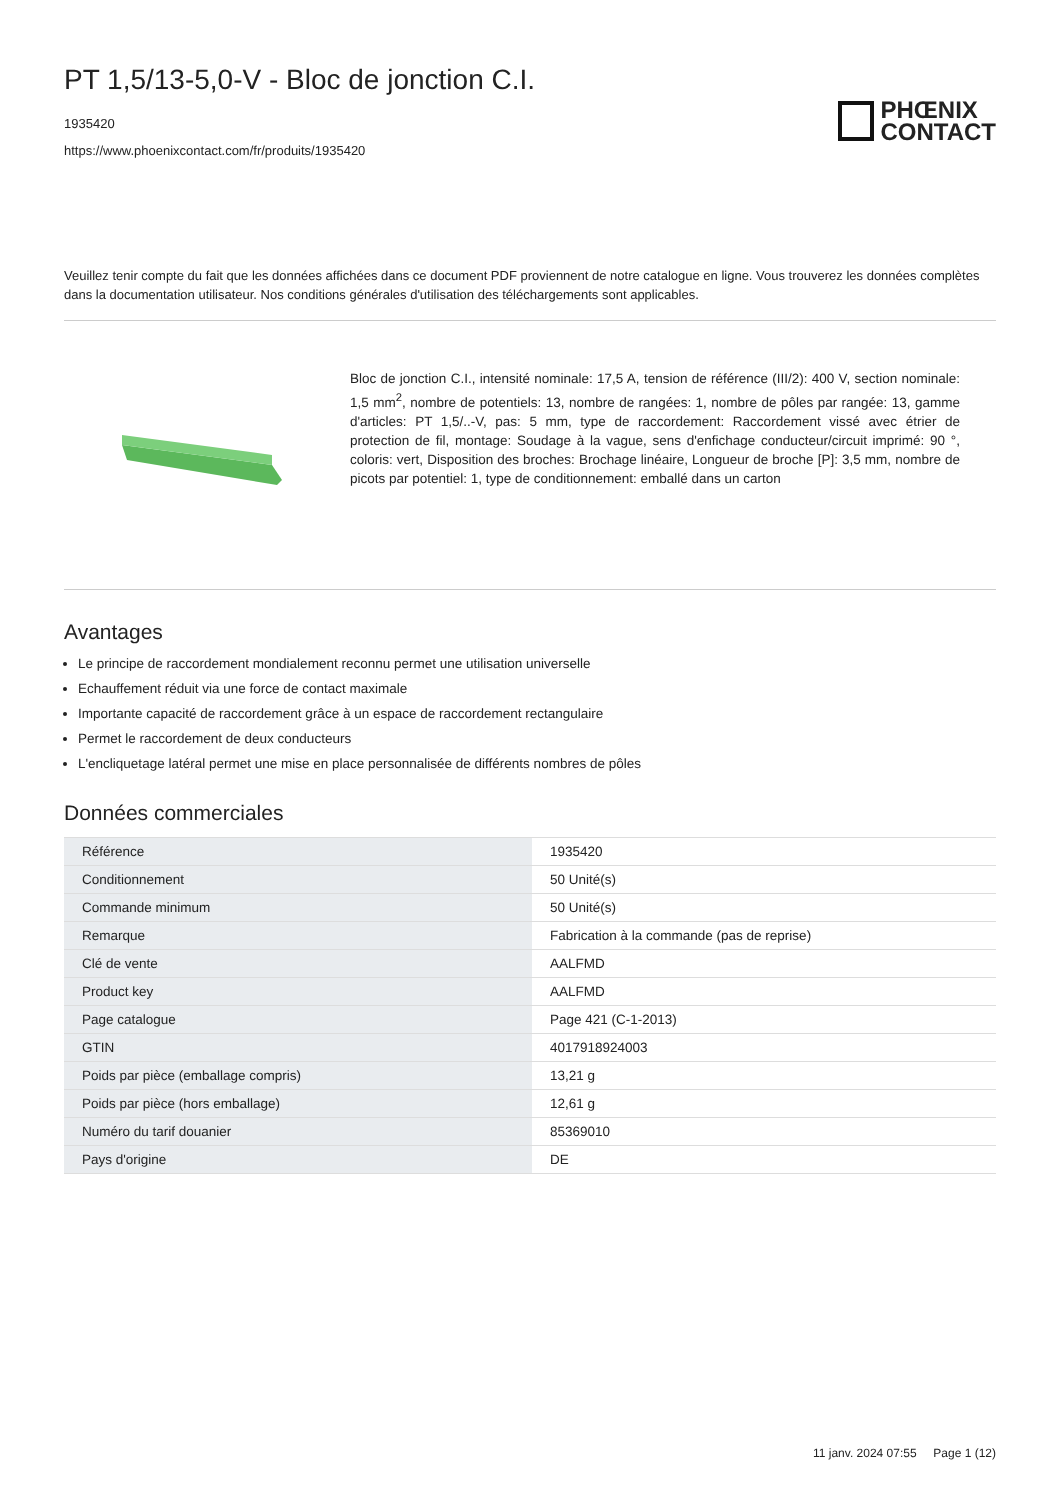PT 1,5/13-5,0-V - Bloc de jonction C.I.
1935420
https://www.phoenixcontact.com/fr/produits/1935420
PHŒNIX
CONTACT
Veuillez tenir compte du fait que les données affichées dans ce document PDF proviennent de notre catalogue en ligne. Vous trouverez les données complètes dans la documentation utilisateur. Nos conditions générales d'utilisation des téléchargements sont applicables.
Bloc de jonction C.I., intensité nominale: 17,5 A, tension de référence (III/2): 400 V, section nominale: 1,5 mm<sup>2</sup>, nombre de potentiels: 13, nombre de rangées: 1, nombre de pôles par rangée: 13, gamme d'articles: PT 1,5/..-V, pas: 5 mm, type de raccordement: Raccordement vissé avec étrier de protection de fil, montage: Soudage à la vague, sens d'enfichage conducteur/circuit imprimé: 90 °, coloris: vert, Disposition des broches: Brochage linéaire, Longueur de broche [P]: 3,5 mm, nombre de picots par potentiel: 1, type de conditionnement: emballé dans un carton
Avantages
Le principe de raccordement mondialement reconnu permet une utilisation universelle
Echauffement réduit via une force de contact maximale
Importante capacité de raccordement grâce à un espace de raccordement rectangulaire
Permet le raccordement de deux conducteurs
L'encliquetage latéral permet une mise en place personnalisée de différents nombres de pôles
Données commerciales
| Référence | 1935420 |
| Conditionnement | 50 Unité(s) |
| Commande minimum | 50 Unité(s) |
| Remarque | Fabrication à la commande (pas de reprise) |
| Clé de vente | AALFMD |
| Product key | AALFMD |
| Page catalogue | Page 421 (C-1-2013) |
| GTIN | 4017918924003 |
| Poids par pièce (emballage compris) | 13,21 g |
| Poids par pièce (hors emballage) | 12,61 g |
| Numéro du tarif douanier | 85369010 |
| Pays d'origine | DE |
11 janv. 2024 07:55 Page 1 (12)